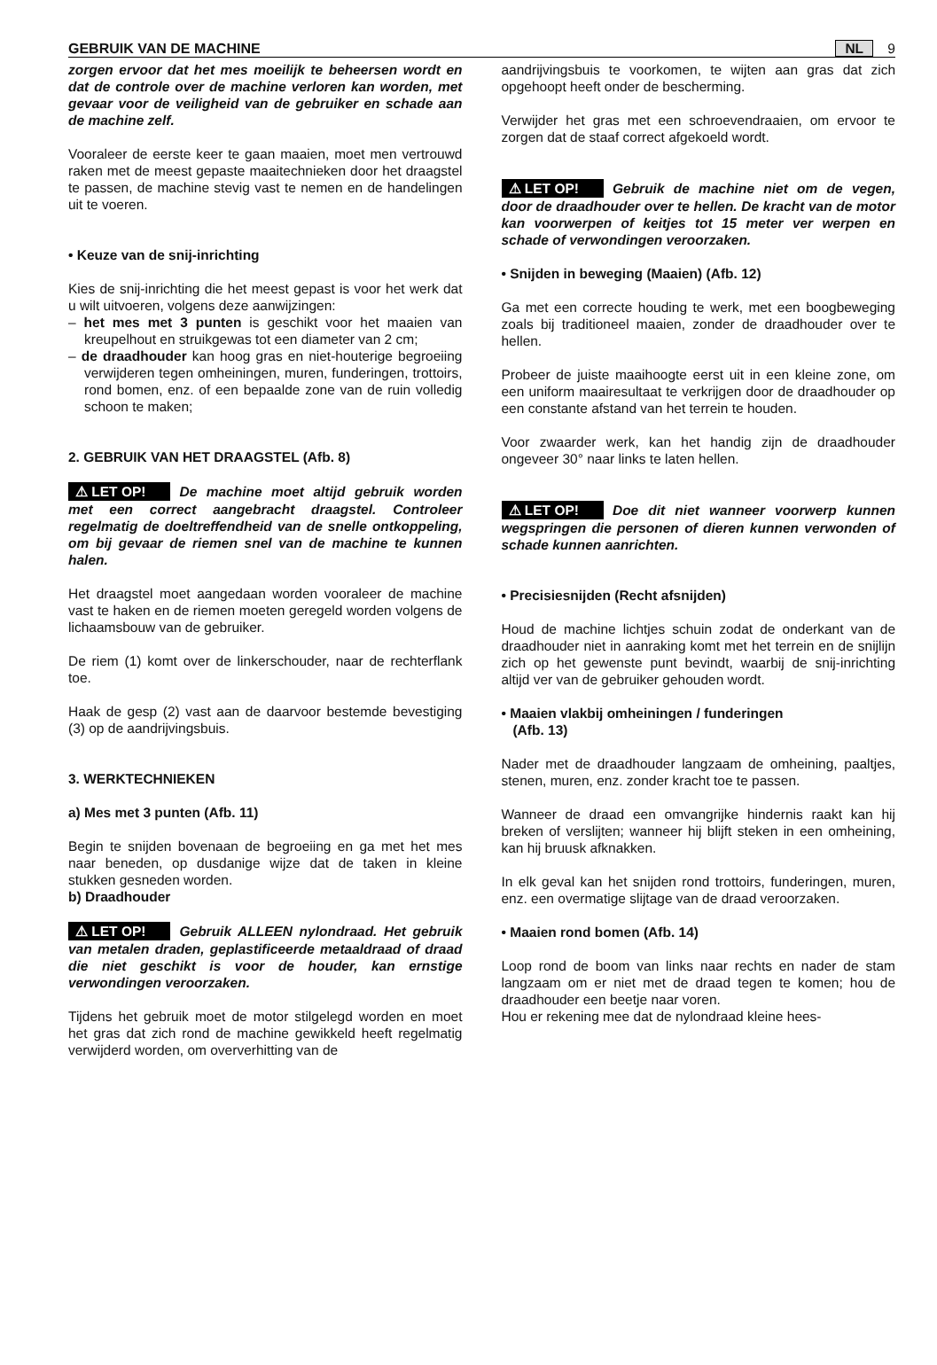GEBRUIK VAN DE MACHINE NL 9
zorgen ervoor dat het mes moeilijk te beheersen wordt en dat de controle over de machine verloren kan worden, met gevaar voor de veiligheid van de gebruiker en schade aan de machine zelf.
Vooraleer de eerste keer te gaan maaien, moet men vertrouwd raken met de meest gepaste maaitechnieken door het draagstel te passen, de machine stevig vast te nemen en de handelingen uit te voeren.
• Keuze van de snij-inrichting
Kies de snij-inrichting die het meest gepast is voor het werk dat u wilt uitvoeren, volgens deze aanwijzingen:
– het mes met 3 punten is geschikt voor het maaien van kreupelhout en struikgewas tot een diameter van 2 cm;
– de draadhouder kan hoog gras en niet-houterige begroeiing verwijderen tegen omheiningen, muren, funderingen, trottoirs, rond bomen, enz. of een bepaalde zone van de ruin volledig schoon te maken;
2. GEBRUIK VAN HET DRAAGSTEL (Afb. 8)
⚠ LET OP! De machine moet altijd gebruik worden met een correct aangebracht draagstel. Controleer regelmatig de doeltreffendheid van de snelle ontkoppeling, om bij gevaar de riemen snel van de machine te kunnen halen.
Het draagstel moet aangedaan worden vooraleer de machine vast te haken en de riemen moeten geregeld worden volgens de lichaamsbouw van de gebruiker.
De riem (1) komt over de linkerschouder, naar de rechterflank toe.
Haak de gesp (2) vast aan de daarvoor bestemde bevestiging (3) op de aandrijvingsbuis.
3. WERKTECHNIEKEN
a) Mes met 3 punten (Afb. 11)
Begin te snijden bovenaan de begroeiing en ga met het mes naar beneden, op dusdanige wijze dat de taken in kleine stukken gesneden worden.
b) Draadhouder
⚠ LET OP! Gebruik ALLEEN nylondraad. Het gebruik van metalen draden, geplastificeerde metaaldraad of draad die niet geschikt is voor de houder, kan ernstige verwondingen veroorzaken.
Tijdens het gebruik moet de motor stilgelegd worden en moet het gras dat zich rond de machine gewikkeld heeft regelmatig verwijderd worden, om oververhitting van de
aandrijvingsbuis te voorkomen, te wijten aan gras dat zich opgehoopt heeft onder de bescherming.
Verwijder het gras met een schroevendraaien, om ervoor te zorgen dat de staaf correct afgekoeld wordt.
⚠ LET OP! Gebruik de machine niet om de vegen, door de draadhouder over te hellen. De kracht van de motor kan voorwerpen of keitjes tot 15 meter ver werpen en schade of verwondingen veroorzaken.
• Snijden in beweging (Maaien) (Afb. 12)
Ga met een correcte houding te werk, met een boogbeweging zoals bij traditioneel maaien, zonder de draadhouder over te hellen.
Probeer de juiste maaihoogte eerst uit in een kleine zone, om een uniform maairesultaat te verkrijgen door de draadhouder op een constante afstand van het terrein te houden.
Voor zwaarder werk, kan het handig zijn de draadhouder ongeveer 30° naar links te laten hellen.
⚠ LET OP! Doe dit niet wanneer voorwerp kunnen wegspringen die personen of dieren kunnen verwonden of schade kunnen aanrichten.
• Precisiesnijden (Recht afsnijden)
Houd de machine lichtjes schuin zodat de onderkant van de draadhouder niet in aanraking komt met het terrein en de snijlijn zich op het gewenste punt bevindt, waarbij de snij-inrichting altijd ver van de gebruiker gehouden wordt.
• Maaien vlakbij omheiningen / funderingen
(Afb. 13)
Nader met de draadhouder langzaam de omheining, paaltjes, stenen, muren, enz. zonder kracht toe te passen.
Wanneer de draad een omvangrijke hindernis raakt kan hij breken of verslijten; wanneer hij blijft steken in een omheining, kan hij bruusk afknakken.
In elk geval kan het snijden rond trottoirs, funderingen, muren, enz. een overmatige slijtage van de draad veroorzaken.
• Maaien rond bomen (Afb. 14)
Loop rond de boom van links naar rechts en nader de stam langzaam om er niet met de draad tegen te komen; hou de draadhouder een beetje naar voren.
Hou er rekening mee dat de nylondraad kleine hees-